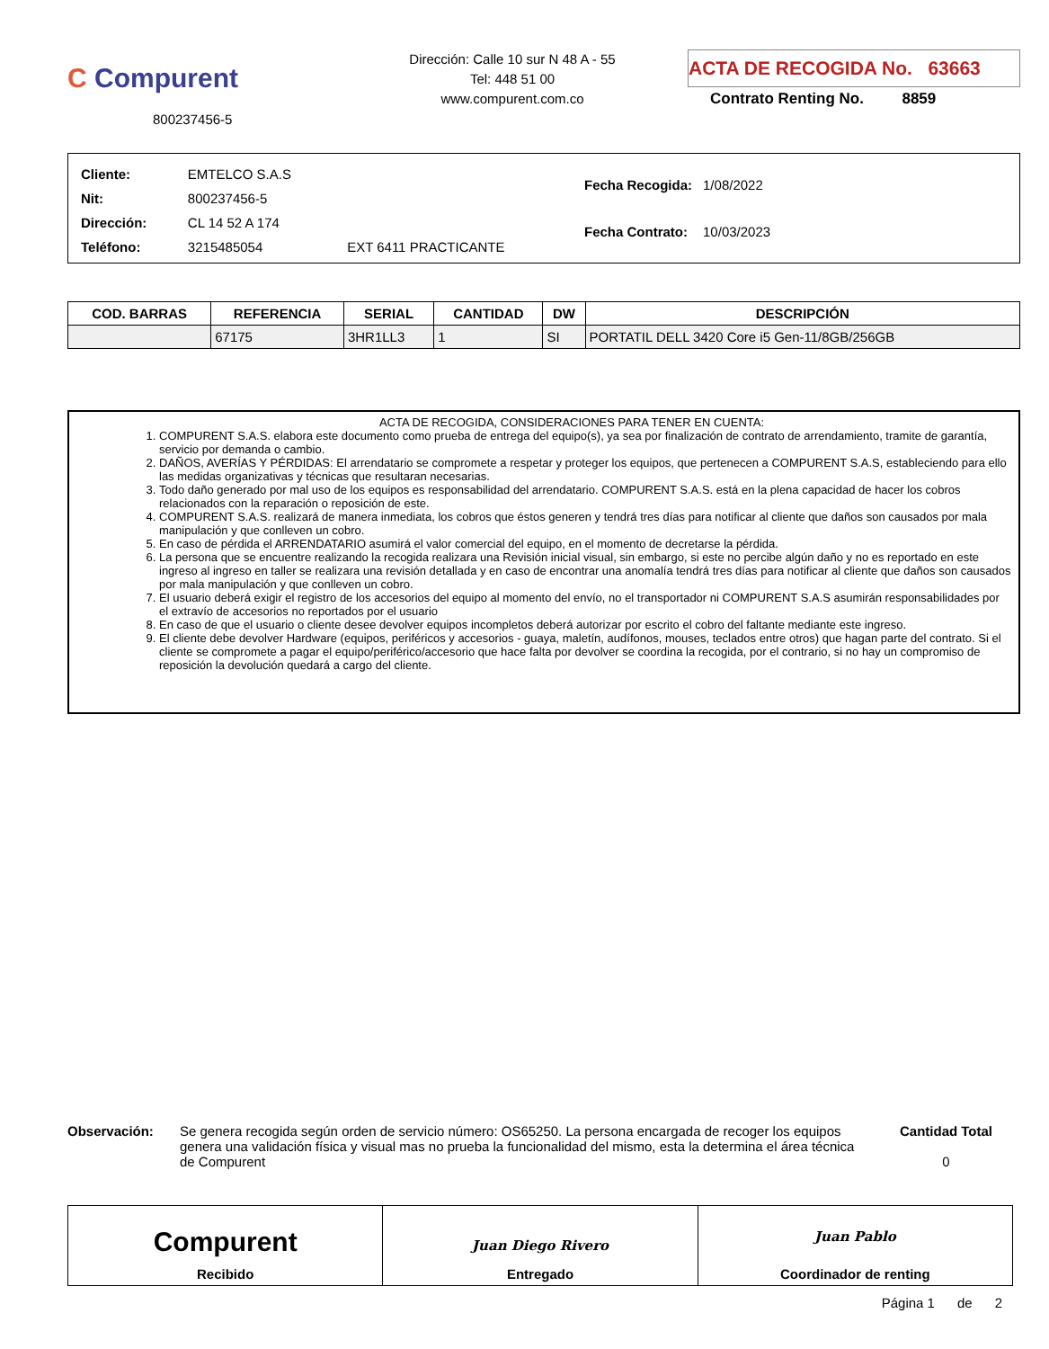C Compurent
800237456-5
Dirección: Calle 10 sur N 48 A - 55
Tel: 448 51 00
www.compurent.com.co
ACTA DE RECOGIDA No. 63663
Contrato Renting No. 8859
| Cliente: | EMTELCO S.A.S | |
| Nit: | 800237456-5 | |
| Dirección: | CL 14 52 A 174 | |
| Teléfono: | 3215485054 | EXT 6411 PRACTICANTE |
| Fecha Recogida: | 1/08/2022 |
| Fecha Contrato: | 10/03/2023 |
| COD. BARRAS | REFERENCIA | SERIAL | CANTIDAD | DW | DESCRIPCIÓN |
| --- | --- | --- | --- | --- | --- |
| | 67175 | 3HR1LL3 | 1 | SI | PORTATIL DELL 3420 Core i5 Gen-11/8GB/256GB |
ACTA DE RECOGIDA, CONSIDERACIONES PARA TENER EN CUENTA:
1. COMPURENT S.A.S. elabora este documento como prueba de entrega del equipo(s), ya sea por finalización de contrato de arrendamiento, tramite de garantía, servicio por demanda o cambio.
2. DAÑOS, AVERÍAS Y PÉRDIDAS: El arrendatario se compromete a respetar y proteger los equipos, que pertenecen a COMPURENT S.A.S, estableciendo para ello las medidas organizativas y técnicas que resultaran necesarias.
3. Todo daño generado por mal uso de los equipos es responsabilidad del arrendatario. COMPURENT S.A.S. está en la plena capacidad de hacer los cobros relacionados con la reparación o reposición de este.
4. COMPURENT S.A.S. realizará de manera inmediata, los cobros que éstos generen y tendrá tres días para notificar al cliente que daños son causados por mala manipulación y que conlleven un cobro.
5. En caso de pérdida el ARRENDATARIO asumirá el valor comercial del equipo, en el momento de decretarse la pérdida.
6. La persona que se encuentre realizando la recogida realizara una Revisión inicial visual, sin embargo, si este no percibe algún daño y no es reportado en este ingreso al ingreso en taller se realizara una revisión detallada y en caso de encontrar una anomalía tendrá tres días para notificar al cliente que daños son causados por mala manipulación y que conlleven un cobro.
7. El usuario deberá exigir el registro de los accesorios del equipo al momento del envío, no el transportador ni COMPURENT S.A.S asumirán responsabilidades por el extravío de accesorios no reportados por el usuario
8. En caso de que el usuario o cliente desee devolver equipos incompletos deberá autorizar por escrito el cobro del faltante mediante este ingreso.
9. El cliente debe devolver Hardware (equipos, periféricos y accesorios - guaya, maletín, audífonos, mouses, teclados entre otros) que hagan parte del contrato. Si el cliente se compromete a pagar el equipo/periférico/accesorio que hace falta por devolver se coordina la recogida, por el contrario, si no hay un compromiso de reposición la devolución quedará a cargo del cliente.
Observación: Se genera recogida según orden de servicio número: OS65250. La persona encargada de recoger los equipos genera una validación física y visual mas no prueba la funcionalidad del mismo, esta la determina el área técnica de Compurent
Cantidad Total
0
Compurent
Recibido
Juan Diego Rivero
Entregado
Juan Pablo
Coordinador de renting
Página 1 de 2